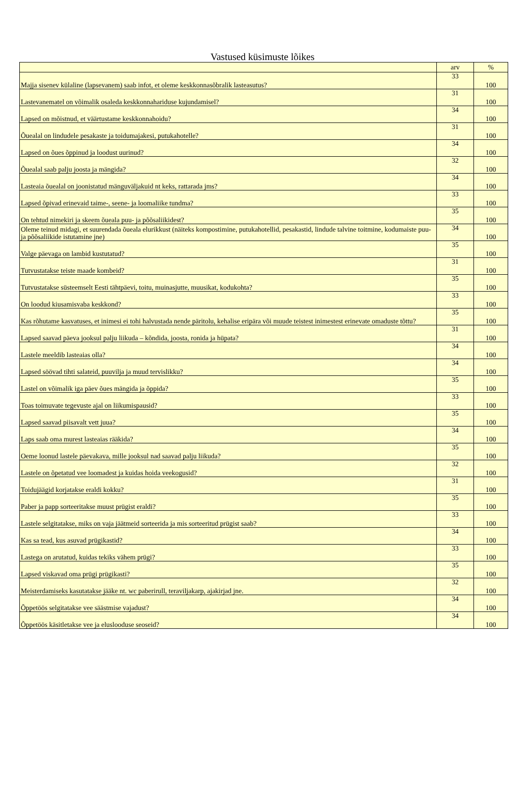Vastused küsimuste lõikes
| | arv | % |
| --- | --- | --- |
| Majja sisenev külaline (lapsevanem) saab infot, et oleme keskkonnasõbralik lasteasutus? | 33 | 100 |
| Lastevanematel on võimalik osaleda keskkonnahariduse kujundamisel? | 31 | 100 |
| Lapsed on mõistnud, et väärtustame keskkonnahoidu? | 34 | 100 |
| Õuealal on lindudele pesakaste ja toidumajakesi, putukahotelle? | 31 | 100 |
| Lapsed on õues õppinud ja loodust uurinud? | 34 | 100 |
| Õuealal saab palju joosta ja mängida? | 32 | 100 |
| Lasteaia õuealal on joonistatud mänguväljakuid nt keks, rattarada jms? | 34 | 100 |
| Lapsed õpivad erinevaid taime-, seene- ja loomaliike tundma? | 33 | 100 |
| On tehtud nimekiri ja skeem õueala puu- ja põõsaliikidest? | 35 | 100 |
| Oleme teinud midagi, et suurendada õueala elurikkust (näiteks kompostimine, putukahotellid, pesakastid, lindude talvine toitmine, kodumaiste puu- ja põõsaliikide istutamine jne) | 34 | 100 |
| Valge päevaga on lambid kustutatud? | 35 | 100 |
| Tutvustatakse teiste maade kombeid? | 31 | 100 |
| Tutvustatakse süsteemselt Eesti tähtpäevi, toitu, muinasjutte, muusikat, kodukohta? | 35 | 100 |
| On loodud kiusamisvaba keskkond? | 33 | 100 |
| Kas rõhutame kasvatuses, et inimesi ei tohi halvustada nende päritolu, kehalise eripära või muude teistest inimestest erinevate omaduste tõttu? | 35 | 100 |
| Lapsed saavad päeva jooksul palju liikuda – kõndida, joosta, ronida ja hüpata? | 31 | 100 |
| Lastele meeldib lasteaias olla? | 34 | 100 |
| Lapsed söövad tihti salateid, puuvilja ja muud tervislikku? | 34 | 100 |
| Lastel on võimalik iga päev õues mängida ja õppida? | 35 | 100 |
| Toas toimuvate tegevuste ajal on liikumispausid? | 33 | 100 |
| Lapsed saavad piisavalt vett juua? | 35 | 100 |
| Laps saab oma murest lasteaias rääkida? | 34 | 100 |
| Oeme loonud lastele päevakava, mille jooksul nad saavad palju liikuda? | 35 | 100 |
| Lastele on õpetatud vee loomadest ja kuidas hoida veekogusid? | 32 | 100 |
| Toidujäägid korjatakse eraldi kokku? | 31 | 100 |
| Paber ja papp sorteeritakse muust prügist eraldi? | 35 | 100 |
| Lastele selgitatakse, miks on vaja jäätmeid sorteerida ja mis sorteeritud prügist saab? | 33 | 100 |
| Kas sa tead, kus asuvad prügikastid? | 34 | 100 |
| Lastega on arutatud, kuidas tekiks vähem prügi? | 33 | 100 |
| Lapsed viskavad oma prügi prügikasti? | 35 | 100 |
| Meisterdamiseks kasutatakse jääke nt. wc paberirull, teraviljakarp, ajakirjad jne. | 32 | 100 |
| Õppetöös selgitatakse vee säästmise vajadust? | 34 | 100 |
| Õppetöös käsitletakse vee ja eluslooduse seoseid? | 34 | 100 |